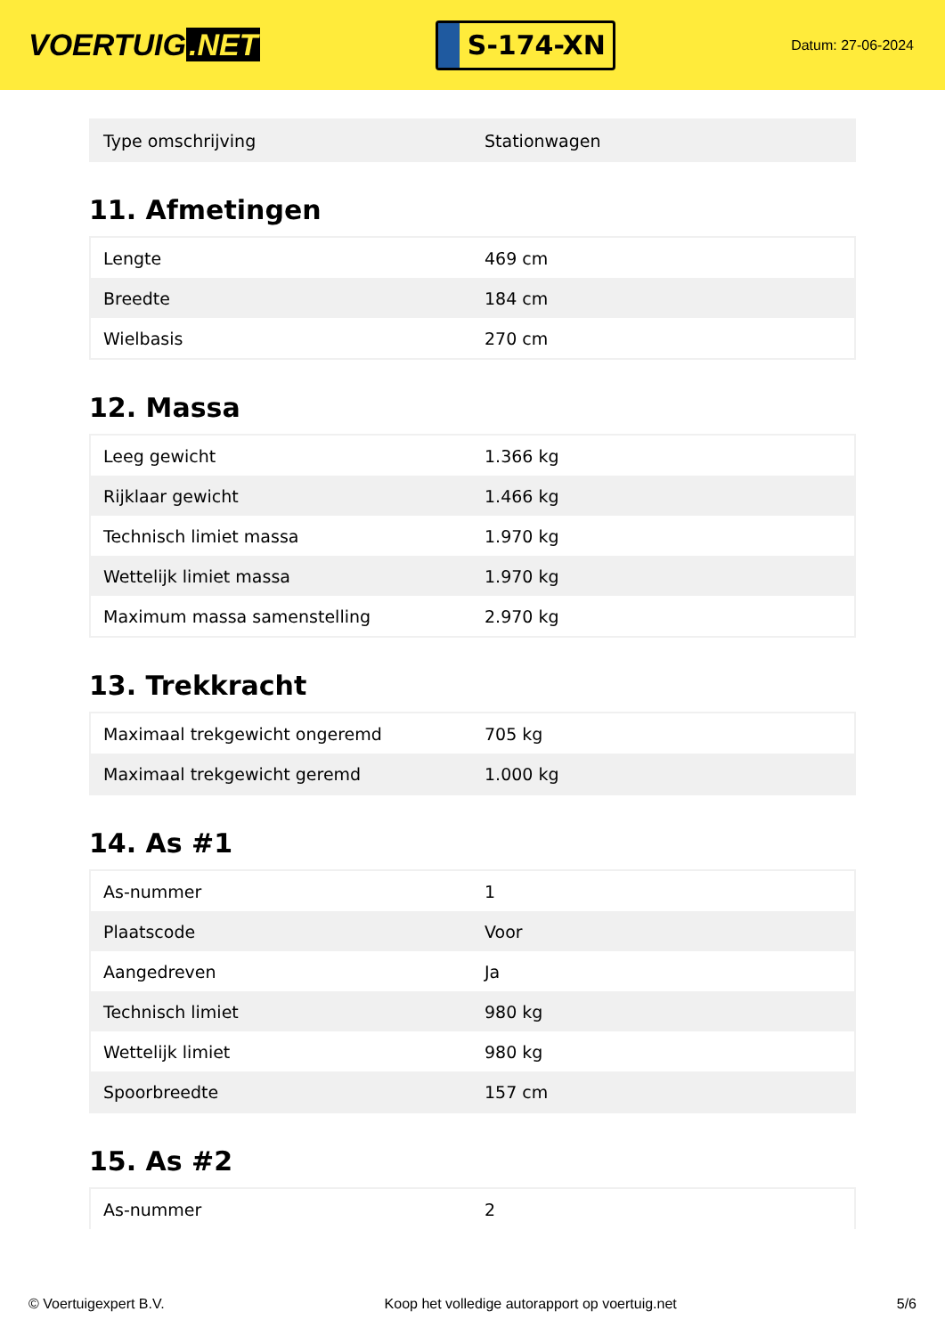VOERTUIG.NET
S-174-XN
Datum: 27-06-2024
| Type omschrijving | Stationwagen |
11. Afmetingen
| Lengte | 469 cm |
| Breedte | 184 cm |
| Wielbasis | 270 cm |
12. Massa
| Leeg gewicht | 1.366 kg |
| Rijklaar gewicht | 1.466 kg |
| Technisch limiet massa | 1.970 kg |
| Wettelijk limiet massa | 1.970 kg |
| Maximum massa samenstelling | 2.970 kg |
13. Trekkracht
| Maximaal trekgewicht ongeremd | 705 kg |
| Maximaal trekgewicht geremd | 1.000 kg |
14. As #1
| As-nummer | 1 |
| Plaatscode | Voor |
| Aangedreven | Ja |
| Technisch limiet | 980 kg |
| Wettelijk limiet | 980 kg |
| Spoorbreedte | 157 cm |
15. As #2
| As-nummer | 2 |
© Voertuigexpert B.V. Koop het volledige autorapport op voertuig.net 5/6